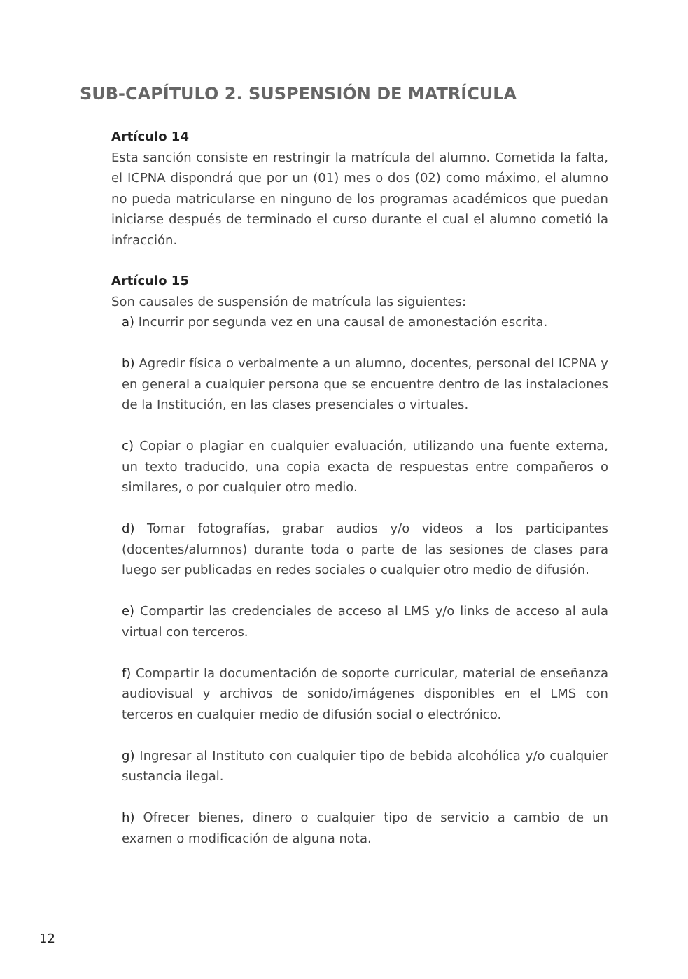SUB-CAPÍTULO 2. SUSPENSIÓN DE MATRÍCULA
Artículo 14
Esta sanción consiste en restringir la matrícula del alumno. Cometida la falta, el ICPNA dispondrá que por un (01) mes o dos (02) como máximo, el alumno no pueda matricularse en ninguno de los programas académicos que puedan iniciarse después de terminado el curso durante el cual el alumno cometió la infracción.
Artículo 15
Son causales de suspensión de matrícula las siguientes:
a) Incurrir por segunda vez en una causal de amonestación escrita.
b) Agredir física o verbalmente a un alumno, docentes, personal del ICPNA y en general a cualquier persona que se encuentre dentro de las instalaciones de la Institución, en las clases presenciales o virtuales.
c) Copiar o plagiar en cualquier evaluación, utilizando una fuente externa, un texto traducido, una copia exacta de respuestas entre compañeros o similares, o por cualquier otro medio.
d) Tomar fotografías, grabar audios y/o videos a los participantes (docentes/alumnos) durante toda o parte de las sesiones de clases para luego ser publicadas en redes sociales o cualquier otro medio de difusión.
e) Compartir las credenciales de acceso al LMS y/o links de acceso al aula virtual con terceros.
f) Compartir la documentación de soporte curricular, material de enseñanza audiovisual y archivos de sonido/imágenes disponibles en el LMS con terceros en cualquier medio de difusión social o electrónico.
g) Ingresar al Instituto con cualquier tipo de bebida alcohólica y/o cualquier sustancia ilegal.
h) Ofrecer bienes, dinero o cualquier tipo de servicio a cambio de un examen o modificación de alguna nota.
12